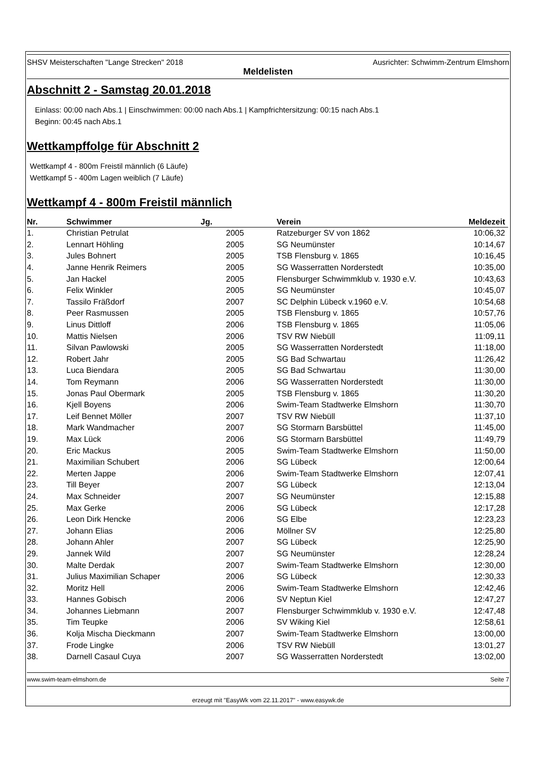SHSV Meisterschaften "Lange Strecken" 2018 Ausrichter: Schwimm-Zentrum Elmshorn
Meldelisten
Abschnitt 2 - Samstag 20.01.2018
Einlass: 00:00 nach Abs.1 | Einschwimmen: 00:00 nach Abs.1 | Kampfrichtersitzung: 00:15 nach Abs.1
Beginn: 00:45 nach Abs.1
Wettkampffolge für Abschnitt 2
Wettkampf 4 - 800m Freistil männlich (6 Läufe)
Wettkampf 5 - 400m Lagen weiblich (7 Läufe)
Wettkampf 4 - 800m Freistil männlich
| Nr. | Schwimmer | Jg. | Verein | Meldezeit |
| --- | --- | --- | --- | --- |
| 1. | Christian Petrulat | 2005 | Ratzeburger SV von 1862 | 10:06,32 |
| 2. | Lennart Höhling | 2005 | SG Neumünster | 10:14,67 |
| 3. | Jules Bohnert | 2005 | TSB Flensburg v. 1865 | 10:16,45 |
| 4. | Janne Henrik Reimers | 2005 | SG Wasserratten Norderstedt | 10:35,00 |
| 5. | Jan Hackel | 2005 | Flensburger Schwimmklub v. 1930 e.V. | 10:43,63 |
| 6. | Felix Winkler | 2005 | SG Neumünster | 10:45,07 |
| 7. | Tassilo Fräßdorf | 2007 | SC Delphin Lübeck v.1960 e.V. | 10:54,68 |
| 8. | Peer Rasmussen | 2005 | TSB Flensburg v. 1865 | 10:57,76 |
| 9. | Linus Dittloff | 2006 | TSB Flensburg v. 1865 | 11:05,06 |
| 10. | Mattis Nielsen | 2006 | TSV RW Niebüll | 11:09,11 |
| 11. | Silvan Pawlowski | 2005 | SG Wasserratten Norderstedt | 11:18,00 |
| 12. | Robert Jahr | 2005 | SG Bad Schwartau | 11:26,42 |
| 13. | Luca Biendara | 2005 | SG Bad Schwartau | 11:30,00 |
| 14. | Tom Reymann | 2006 | SG Wasserratten Norderstedt | 11:30,00 |
| 15. | Jonas Paul Obermark | 2005 | TSB Flensburg v. 1865 | 11:30,20 |
| 16. | Kjell Boyens | 2006 | Swim-Team Stadtwerke Elmshorn | 11:30,70 |
| 17. | Leif Bennet Möller | 2007 | TSV RW Niebüll | 11:37,10 |
| 18. | Mark Wandmacher | 2007 | SG Stormarn Barsbüttel | 11:45,00 |
| 19. | Max Lück | 2006 | SG Stormarn Barsbüttel | 11:49,79 |
| 20. | Eric Mackus | 2005 | Swim-Team Stadtwerke Elmshorn | 11:50,00 |
| 21. | Maximilian Schubert | 2006 | SG Lübeck | 12:00,64 |
| 22. | Merten Jappe | 2006 | Swim-Team Stadtwerke Elmshorn | 12:07,41 |
| 23. | Till Beyer | 2007 | SG Lübeck | 12:13,04 |
| 24. | Max Schneider | 2007 | SG Neumünster | 12:15,88 |
| 25. | Max Gerke | 2006 | SG Lübeck | 12:17,28 |
| 26. | Leon Dirk Hencke | 2006 | SG Elbe | 12:23,23 |
| 27. | Johann Elias | 2006 | Möllner SV | 12:25,80 |
| 28. | Johann Ahler | 2007 | SG Lübeck | 12:25,90 |
| 29. | Jannek Wild | 2007 | SG Neumünster | 12:28,24 |
| 30. | Malte Derdak | 2007 | Swim-Team Stadtwerke Elmshorn | 12:30,00 |
| 31. | Julius Maximilian Schaper | 2006 | SG Lübeck | 12:30,33 |
| 32. | Moritz Hell | 2006 | Swim-Team Stadtwerke Elmshorn | 12:42,46 |
| 33. | Hannes Gobisch | 2006 | SV Neptun Kiel | 12:47,27 |
| 34. | Johannes Liebmann | 2007 | Flensburger Schwimmklub v. 1930 e.V. | 12:47,48 |
| 35. | Tim Teupke | 2006 | SV Wiking Kiel | 12:58,61 |
| 36. | Kolja Mischa Dieckmann | 2007 | Swim-Team Stadtwerke Elmshorn | 13:00,00 |
| 37. | Frode Lingke | 2006 | TSV RW Niebüll | 13:01,27 |
| 38. | Darnell Casaul Cuya | 2007 | SG Wasserratten Norderstedt | 13:02,00 |
www.swim-team-elmshorn.de Seite 7
erzeugt mit "EasyWk vom 22.11.2017" - www.easywk.de